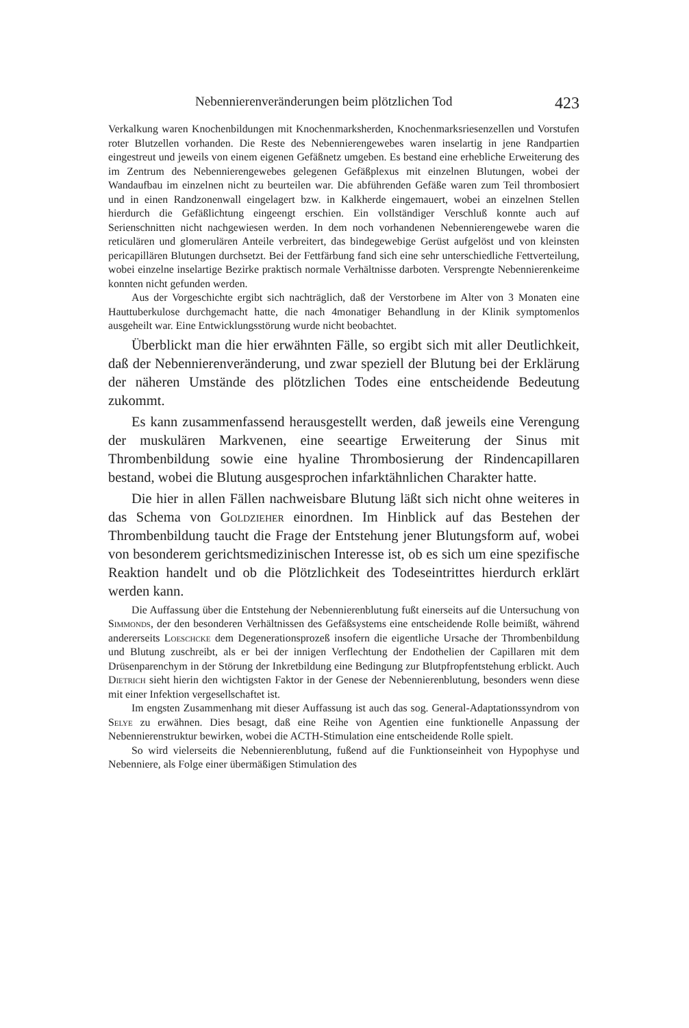Nebennierenveränderungen beim plötzlichen Tod 423
Verkalkung waren Knochenbildungen mit Knochenmarksherden, Knochenmarks­riesenzellen und Vorstufen roter Blutzellen vorhanden. Die Reste des Neben­nierengewebes waren inselartig in jene Randpartien eingestreut und jeweils von einem eigenen Gefäßnetz umgeben. Es bestand eine erhebliche Erweiterung des im Zentrum des Nebennierengewebes gelegenen Gefäßplexus mit einzelnen Blutun­gen, wobei der Wandaufbau im einzelnen nicht zu beurteilen war. Die abführenden Gefäße waren zum Teil thrombosiert und in einen Randzonenwall eingelagert bzw. in Kalkherde eingemauert, wobei an einzelnen Stellen hierdurch die Gefäßlichtung eingeengt erschien. Ein vollständiger Verschluß konnte auch auf Serienschnitten nicht nachgewiesen werden. In dem noch vorhandenen Nebennierengewebe waren die reticulären und glomerulären Anteile verbreitert, das bindegewebige Gerüst aufgelöst und von kleinsten pericapillären Blutungen durchsetzt. Bei der Fett­färbung fand sich eine sehr unterschiedliche Fettverteilung, wobei einzelne insel­artige Bezirke praktisch normale Verhältnisse darboten. Versprengte Nebennieren­keime konnten nicht gefunden werden.
Aus der Vorgeschichte ergibt sich nachträglich, daß der Verstorbene im Alter von 3 Monaten eine Hauttuberkulose durchgemacht hatte, die nach 4monatiger Behandlung in der Klinik symptomenlos ausgeheilt war. Eine Entwicklungsstörung wurde nicht beobachtet.
Überblickt man die hier erwähnten Fälle, so ergibt sich mit aller Deutlichkeit, daß der Nebennierenveränderung, und zwar speziell der Blutung bei der Erklärung der näheren Umstände des plötzlichen Todes eine entscheidende Bedeutung zukommt.
Es kann zusammenfassend herausgestellt werden, daß jeweils eine Verengung der muskulären Markvenen, eine seeartige Erweiterung der Sinus mit Thrombenbildung sowie eine hyaline Thrombosierung der Rindencapillaren bestand, wobei die Blutung ausgesprochen infarkt­ähnlichen Charakter hatte.
Die hier in allen Fällen nachweisbare Blutung läßt sich nicht ohne weiteres in das Schema von Goldzieher einordnen. Im Hinblick auf das Bestehen der Thrombenbildung taucht die Frage der Entstehung jener Blutungsform auf, wobei von besonderem gerichtsmedizinischen Interesse ist, ob es sich um eine spezifische Reaktion handelt und ob die Plötzlichkeit des Todeseintrittes hierdurch erklärt werden kann.
Die Auffassung über die Entstehung der Nebennierenblutung fußt einerseits auf die Untersuchung von Simmonds, der den besonderen Verhältnissen des Gefäßsystems eine entscheidende Rolle beimißt, während andererseits Loeschcke dem Degenerationsprozeß insofern die eigentliche Ursache der Thrombenbildung und Blutung zuschreibt, als er bei der innigen Verflechtung der Endothelien der Capillaren mit dem Drüsenparenchym in der Störung der Inkretbildung eine Bedingung zur Blutpfropfentstehung erblickt. Auch Dietrich sieht hierin den wichtigsten Faktor in der Genese der Nebennierenblutung, besonders wenn diese mit einer Infektion vergesellschaftet ist.
Im engsten Zusammenhang mit dieser Auffassung ist auch das sog. General-Adaptationssyndrom von Selye zu erwähnen. Dies besagt, daß eine Reihe von Agentien eine funktionelle Anpassung der Nebennierenstruktur bewirken, wobei die ACTH-Stimulation eine entscheidende Rolle spielt.
So wird vielerseits die Nebennierenblutung, fußend auf die Funktionseinheit von Hypophyse und Nebenniere, als Folge einer übermäßigen Stimulation des